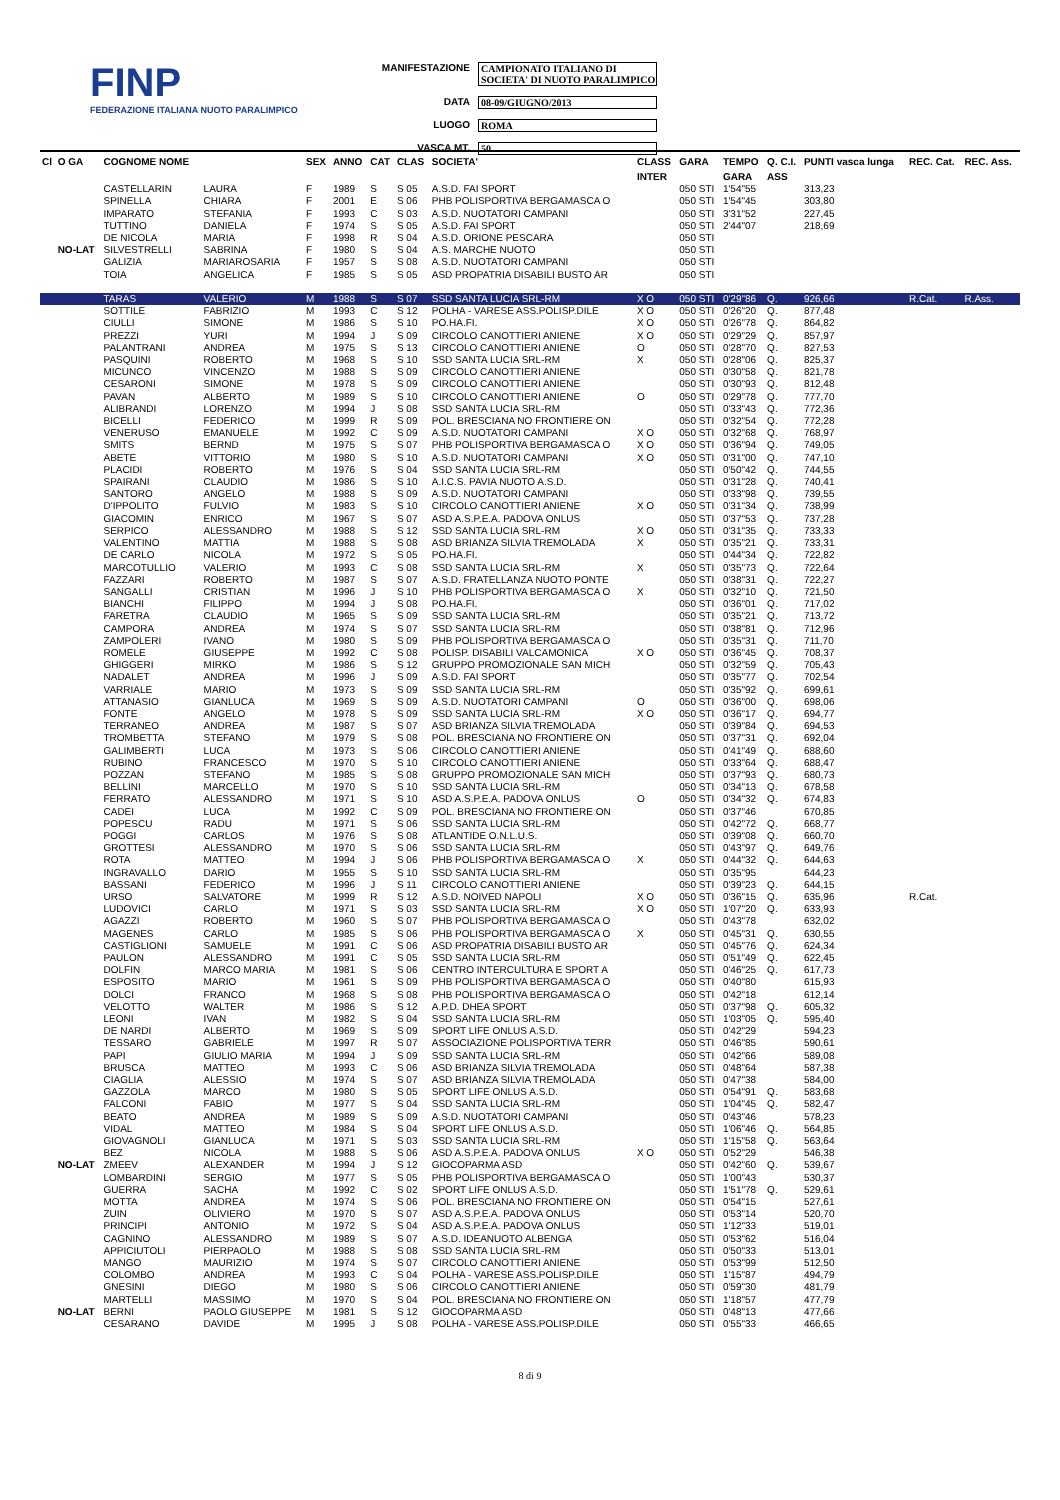FINP
FEDERAZIONE ITALIANA NUOTO PARALIMPICO
MANIFESTAZIONE CAMPIONATO ITALIANO DI SOCIETA' DI NUOTO PARALIMPICO
DATA 08-09/GIUGNO/2013
LUOGO ROMA
VASCA MT. 50
| Cl | O GA | COGNOME NOME | | SEX | ANNO | CAT | CLAS | SOCIETA' | CLASS | GARA | TEMPO | Q. C.I. | PUNTI vasca lunga | REC. Cat. | REC. Ass. |
| --- | --- | --- | --- | --- | --- | --- | --- | --- | --- | --- | --- | --- | --- | --- | --- |
| | | | | | | | | | INTER | | GARA | ASS | | | |
| | | CASTELLARIN | LAURA | F | 1989 | S | S 05 | A.S.D. FAI SPORT | | 050 STI | 1'54"55 | | 313,23 | | |
| | | SPINELLA | CHIARA | F | 2001 | E | S 06 | PHB POLISPORTIVA BERGAMASCA O | | 050 STI | 1'54"45 | | 303,80 | | |
| | | IMPARATO | STEFANIA | F | 1993 | C | S 03 | A.S.D. NUOTATORI CAMPANI | | 050 STI | 3'31"52 | | 227,45 | | |
| | | TUTTINO | DANIELA | F | 1974 | S | S 05 | A.S.D. FAI SPORT | | 050 STI | 2'44"07 | | 218,69 | | |
| | | DE NICOLA | MARIA | F | 1998 | R | S 04 | A.S.D. ORIONE PESCARA | | 050 STI | | | | | |
| | NO-LAT | SILVESTRELLI | SABRINA | F | 1980 | S | S 04 | A.S. MARCHE NUOTO | | 050 STI | | | | | |
| | | GALIZIA | MARIAROSARIA | F | 1957 | S | S 08 | A.S.D. NUOTATORI CAMPANI | | 050 STI | | | | | |
| | | TOIA | ANGELICA | F | 1985 | S | S 05 | ASD PROPATRIA DISABILI BUSTO AR | | 050 STI | | | | | |
| | | TARAS | VALERIO | M | 1988 | S | S 07 | SSD SANTA LUCIA SRL-RM | X O | 050 STI | 0'29"86 | Q. | 926,66 | R.Cat. | R.Ass. |
| | | SOTTILE | FABRIZIO | M | 1993 | C | S 12 | POLHA - VARESE ASS.POLISP.DILE | X O | 050 STI | 0'26"20 | Q. | 877,48 | | |
| | | CIULLI | SIMONE | M | 1986 | S | S 10 | PO.HA.FI. | X O | 050 STI | 0'26"78 | Q. | 864,82 | | |
| | | PREZZI | YURI | M | 1994 | J | S 09 | CIRCOLO CANOTTIERI ANIENE | X O | 050 STI | 0'29"29 | Q. | 857,97 | | |
| | | PALANTRANI | ANDREA | M | 1975 | S | S 13 | CIRCOLO CANOTTIERI ANIENE | O | 050 STI | 0'28"70 | Q. | 827,53 | | |
| | | PASQUINI | ROBERTO | M | 1968 | S | S 10 | SSD SANTA LUCIA SRL-RM | X | 050 STI | 0'28"06 | Q. | 825,37 | | |
| | | MICUNCO | VINCENZO | M | 1988 | S | S 09 | CIRCOLO CANOTTIERI ANIENE | | 050 STI | 0'30"58 | Q. | 821,78 | | |
| | | CESARONI | SIMONE | M | 1978 | S | S 09 | CIRCOLO CANOTTIERI ANIENE | | 050 STI | 0'30"93 | Q. | 812,48 | | |
| | | PAVAN | ALBERTO | M | 1989 | S | S 10 | CIRCOLO CANOTTIERI ANIENE | O | 050 STI | 0'29"78 | Q. | 777,70 | | |
| | | ALIBRANDI | LORENZO | M | 1994 | J | S 08 | SSD SANTA LUCIA SRL-RM | | 050 STI | 0'33"43 | Q. | 772,36 | | |
| | | BICELLI | FEDERICO | M | 1999 | R | S 09 | POL. BRESCIANA NO FRONTIERE ON | | 050 STI | 0'32"54 | Q. | 772,28 | | |
| | | VENERUSO | EMANUELE | M | 1992 | C | S 09 | A.S.D. NUOTATORI CAMPANI | X O | 050 STI | 0'32"68 | Q. | 768,97 | | |
| | | SMITS | BERND | M | 1975 | S | S 07 | PHB POLISPORTIVA BERGAMASCA O | X O | 050 STI | 0'36"94 | Q. | 749,05 | | |
| | | ABETE | VITTORIO | M | 1980 | S | S 10 | A.S.D. NUOTATORI CAMPANI | X O | 050 STI | 0'31"00 | Q. | 747,10 | | |
| | | PLACIDI | ROBERTO | M | 1976 | S | S 04 | SSD SANTA LUCIA SRL-RM | | 050 STI | 0'50"42 | Q. | 744,55 | | |
| | | SPAIRANI | CLAUDIO | M | 1986 | S | S 10 | A.I.C.S. PAVIA NUOTO A.S.D. | | 050 STI | 0'31"28 | Q. | 740,41 | | |
| | | SANTORO | ANGELO | M | 1988 | S | S 09 | A.S.D. NUOTATORI CAMPANI | | 050 STI | 0'33"98 | Q. | 739,55 | | |
| | | D'IPPOLITO | FULVIO | M | 1983 | S | S 10 | CIRCOLO CANOTTIERI ANIENE | X O | 050 STI | 0'31"34 | Q. | 738,99 | | |
| | | GIACOMIN | ENRICO | M | 1967 | S | S 07 | ASD A.S.P.E.A. PADOVA ONLUS | | 050 STI | 0'37"53 | Q. | 737,28 | | |
| | | SERPICO | ALESSANDRO | M | 1988 | S | S 12 | SSD SANTA LUCIA SRL-RM | X O | 050 STI | 0'31"35 | Q. | 733,33 | | |
| | | VALENTINO | MATTIA | M | 1988 | S | S 08 | ASD BRIANZA SILVIA TREMOLADA | X | 050 STI | 0'35"21 | Q. | 733,31 | | |
| | | DE CARLO | NICOLA | M | 1972 | S | S 05 | PO.HA.FI. | | 050 STI | 0'44"34 | Q. | 722,82 | | |
| | | MARCOTULLIO | VALERIO | M | 1993 | C | S 08 | SSD SANTA LUCIA SRL-RM | X | 050 STI | 0'35"73 | Q. | 722,64 | | |
| | | FAZZARI | ROBERTO | M | 1987 | S | S 07 | A.S.D. FRATELLANZA NUOTO PONTE | | 050 STI | 0'38"31 | Q. | 722,27 | | |
| | | SANGALLI | CRISTIAN | M | 1996 | J | S 10 | PHB POLISPORTIVA BERGAMASCA O | X | 050 STI | 0'32"10 | Q. | 721,50 | | |
| | | BIANCHI | FILIPPO | M | 1994 | J | S 08 | PO.HA.FI. | | 050 STI | 0'36"01 | Q. | 717,02 | | |
| | | FARETRA | CLAUDIO | M | 1965 | S | S 09 | SSD SANTA LUCIA SRL-RM | | 050 STI | 0'35"21 | Q. | 713,72 | | |
| | | CAMPORA | ANDREA | M | 1974 | S | S 07 | SSD SANTA LUCIA SRL-RM | | 050 STI | 0'38"81 | Q. | 712,96 | | |
| | | ZAMPOLERI | IVANO | M | 1980 | S | S 09 | PHB POLISPORTIVA BERGAMASCA O | | 050 STI | 0'35"31 | Q. | 711,70 | | |
| | | ROMELE | GIUSEPPE | M | 1992 | C | S 08 | POLISP. DISABILI VALCAMONICA | X O | 050 STI | 0'36"45 | Q. | 708,37 | | |
| | | GHIGGERI | MIRKO | M | 1986 | S | S 12 | GRUPPO PROMOZIONALE SAN MICH | | 050 STI | 0'32"59 | Q. | 705,43 | | |
| | | NADALET | ANDREA | M | 1996 | J | S 09 | A.S.D. FAI SPORT | | 050 STI | 0'35"77 | Q. | 702,54 | | |
| | | VARRIALE | MARIO | M | 1973 | S | S 09 | SSD SANTA LUCIA SRL-RM | | 050 STI | 0'35"92 | Q. | 699,61 | | |
| | | ATTANASIO | GIANLUCA | M | 1969 | S | S 09 | A.S.D. NUOTATORI CAMPANI | O | 050 STI | 0'36"00 | Q. | 698,06 | | |
| | | FONTE | ANGELO | M | 1978 | S | S 09 | SSD SANTA LUCIA SRL-RM | X O | 050 STI | 0'36"17 | Q. | 694,77 | | |
| | | TERRANEO | ANDREA | M | 1987 | S | S 07 | ASD BRIANZA SILVIA TREMOLADA | | 050 STI | 0'39"84 | Q. | 694,53 | | |
| | | TROMBETTA | STEFANO | M | 1979 | S | S 08 | POL. BRESCIANA NO FRONTIERE ON | | 050 STI | 0'37"31 | Q. | 692,04 | | |
| | | GALIMBERTI | LUCA | M | 1973 | S | S 06 | CIRCOLO CANOTTIERI ANIENE | | 050 STI | 0'41"49 | Q. | 688,60 | | |
| | | RUBINO | FRANCESCO | M | 1970 | S | S 10 | CIRCOLO CANOTTIERI ANIENE | | 050 STI | 0'33"64 | Q. | 688,47 | | |
| | | POZZAN | STEFANO | M | 1985 | S | S 08 | GRUPPO PROMOZIONALE SAN MICH | | 050 STI | 0'37"93 | Q. | 680,73 | | |
| | | BELLINI | MARCELLO | M | 1970 | S | S 10 | SSD SANTA LUCIA SRL-RM | | 050 STI | 0'34"13 | Q. | 678,58 | | |
| | | FERRATO | ALESSANDRO | M | 1971 | S | S 10 | ASD A.S.P.E.A. PADOVA ONLUS | O | 050 STI | 0'34"32 | Q. | 674,83 | | |
| | | CADEI | LUCA | M | 1992 | C | S 09 | POL. BRESCIANA NO FRONTIERE ON | | 050 STI | 0'37"46 | | 670,85 | | |
| | | POPESCU | RADU | M | 1971 | S | S 06 | SSD SANTA LUCIA SRL-RM | | 050 STI | 0'42"72 | Q. | 668,77 | | |
| | | POGGI | CARLOS | M | 1976 | S | S 08 | ATLANTIDE O.N.L.U.S. | | 050 STI | 0'39"08 | Q. | 660,70 | | |
| | | GROTTESI | ALESSANDRO | M | 1970 | S | S 06 | SSD SANTA LUCIA SRL-RM | | 050 STI | 0'43"97 | Q. | 649,76 | | |
| | | ROTA | MATTEO | M | 1994 | J | S 06 | PHB POLISPORTIVA BERGAMASCA O | X | 050 STI | 0'44"32 | Q. | 644,63 | | |
| | | INGRAVALLO | DARIO | M | 1955 | S | S 10 | SSD SANTA LUCIA SRL-RM | | 050 STI | 0'35"95 | | 644,23 | | |
| | | BASSANI | FEDERICO | M | 1996 | J | S 11 | CIRCOLO CANOTTIERI ANIENE | | 050 STI | 0'39"23 | Q. | 644,15 | | |
| | | URSO | SALVATORE | M | 1999 | R | S 12 | A.S.D. NOIVED NAPOLI | X O | 050 STI | 0'36"15 | Q. | 635,96 | R.Cat. | |
| | | LUDOVICI | CARLO | M | 1971 | S | S 03 | SSD SANTA LUCIA SRL-RM | X O | 050 STI | 1'07"20 | Q. | 633,93 | | |
| | | AGAZZI | ROBERTO | M | 1960 | S | S 07 | PHB POLISPORTIVA BERGAMASCA O | | 050 STI | 0'43"78 | | 632,02 | | |
| | | MAGENES | CARLO | M | 1985 | S | S 06 | PHB POLISPORTIVA BERGAMASCA O | X | 050 STI | 0'45"31 | Q. | 630,55 | | |
| | | CASTIGLIONI | SAMUELE | M | 1991 | C | S 06 | ASD PROPATRIA DISABILI BUSTO AR | | 050 STI | 0'45"76 | Q. | 624,34 | | |
| | | PAULON | ALESSANDRO | M | 1991 | C | S 05 | SSD SANTA LUCIA SRL-RM | | 050 STI | 0'51"49 | Q. | 622,45 | | |
| | | DOLFIN | MARCO MARIA | M | 1981 | S | S 06 | CENTRO INTERCULTURA E SPORT A | | 050 STI | 0'46"25 | Q. | 617,73 | | |
| | | ESPOSITO | MARIO | M | 1961 | S | S 09 | PHB POLISPORTIVA BERGAMASCA O | | 050 STI | 0'40"80 | | 615,93 | | |
| | | DOLCI | FRANCO | M | 1968 | S | S 08 | PHB POLISPORTIVA BERGAMASCA O | | 050 STI | 0'42"18 | | 612,14 | | |
| | | VELOTTO | WALTER | M | 1986 | S | S 12 | A.P.D. DHEA SPORT | | 050 STI | 0'37"98 | Q. | 605,32 | | |
| | | LEONI | IVAN | M | 1982 | S | S 04 | SSD SANTA LUCIA SRL-RM | | 050 STI | 1'03"05 | Q. | 595,40 | | |
| | | DE NARDI | ALBERTO | M | 1969 | S | S 09 | SPORT LIFE ONLUS A.S.D. | | 050 STI | 0'42"29 | | 594,23 | | |
| | | TESSARO | GABRIELE | M | 1997 | R | S 07 | ASSOCIAZIONE POLISPORTIVA TERR | | 050 STI | 0'46"85 | | 590,61 | | |
| | | PAPI | GIULIO MARIA | M | 1994 | J | S 09 | SSD SANTA LUCIA SRL-RM | | 050 STI | 0'42"66 | | 589,08 | | |
| | | BRUSCA | MATTEO | M | 1993 | C | S 06 | ASD BRIANZA SILVIA TREMOLADA | | 050 STI | 0'48"64 | | 587,38 | | |
| | | CIAGLIA | ALESSIO | M | 1974 | S | S 07 | ASD BRIANZA SILVIA TREMOLADA | | 050 STI | 0'47"38 | | 584,00 | | |
| | | GAZZOLA | MARCO | M | 1980 | S | S 05 | SPORT LIFE ONLUS A.S.D. | | 050 STI | 0'54"91 | Q. | 583,68 | | |
| | | FALCONI | FABIO | M | 1977 | S | S 04 | SSD SANTA LUCIA SRL-RM | | 050 STI | 1'04"45 | Q. | 582,47 | | |
| | | BEATO | ANDREA | M | 1989 | S | S 09 | A.S.D. NUOTATORI CAMPANI | | 050 STI | 0'43"46 | | 578,23 | | |
| | | VIDAL | MATTEO | M | 1984 | S | S 04 | SPORT LIFE ONLUS A.S.D. | | 050 STI | 1'06"46 | Q. | 564,85 | | |
| | | GIOVAGNOLI | GIANLUCA | M | 1971 | S | S 03 | SSD SANTA LUCIA SRL-RM | | 050 STI | 1'15"58 | Q. | 563,64 | | |
| | | BEZ | NICOLA | M | 1988 | S | S 06 | ASD A.S.P.E.A. PADOVA ONLUS | X O | 050 STI | 0'52"29 | | 546,38 | | |
| | NO-LAT | ZMEEV | ALEXANDER | M | 1994 | J | S 12 | GIOCOPARMA ASD | | 050 STI | 0'42"60 | Q. | 539,67 | | |
| | | LOMBARDINI | SERGIO | M | 1977 | S | S 05 | PHB POLISPORTIVA BERGAMASCA O | | 050 STI | 1'00"43 | | 530,37 | | |
| | | GUERRA | SACHA | M | 1992 | C | S 02 | SPORT LIFE ONLUS A.S.D. | | 050 STI | 1'51"78 | Q. | 529,61 | | |
| | | MOTTA | ANDREA | M | 1974 | S | S 06 | POL. BRESCIANA NO FRONTIERE ON | | 050 STI | 0'54"15 | | 527,61 | | |
| | | ZUIN | OLIVIERO | M | 1970 | S | S 07 | ASD A.S.P.E.A. PADOVA ONLUS | | 050 STI | 0'53"14 | | 520,70 | | |
| | | PRINCIPI | ANTONIO | M | 1972 | S | S 04 | ASD A.S.P.E.A. PADOVA ONLUS | | 050 STI | 1'12"33 | | 519,01 | | |
| | | CAGNINO | ALESSANDRO | M | 1989 | S | S 07 | A.S.D. IDEANUOTO ALBENGA | | 050 STI | 0'53"62 | | 516,04 | | |
| | | APPICIUTOLI | PIERPAOLO | M | 1988 | S | S 08 | SSD SANTA LUCIA SRL-RM | | 050 STI | 0'50"33 | | 513,01 | | |
| | | MANGO | MAURIZIO | M | 1974 | S | S 07 | CIRCOLO CANOTTIERI ANIENE | | 050 STI | 0'53"99 | | 512,50 | | |
| | | COLOMBO | ANDREA | M | 1993 | C | S 04 | POLHA - VARESE ASS.POLISP.DILE | | 050 STI | 1'15"87 | | 494,79 | | |
| | | GNESINI | DIEGO | M | 1980 | S | S 06 | CIRCOLO CANOTTIERI ANIENE | | 050 STI | 0'59"30 | | 481,79 | | |
| | | MARTELLI | MASSIMO | M | 1970 | S | S 04 | POL. BRESCIANA NO FRONTIERE ON | | 050 STI | 1'18"57 | | 477,79 | | |
| | NO-LAT | BERNI | PAOLO GIUSEPPE | M | 1981 | S | S 12 | GIOCOPARMA ASD | | 050 STI | 0'48"13 | | 477,66 | | |
| | | CESARANO | DAVIDE | M | 1995 | J | S 08 | POLHA - VARESE ASS.POLISP.DILE | | 050 STI | 0'55"33 | | 466,65 | | |
8 di 9